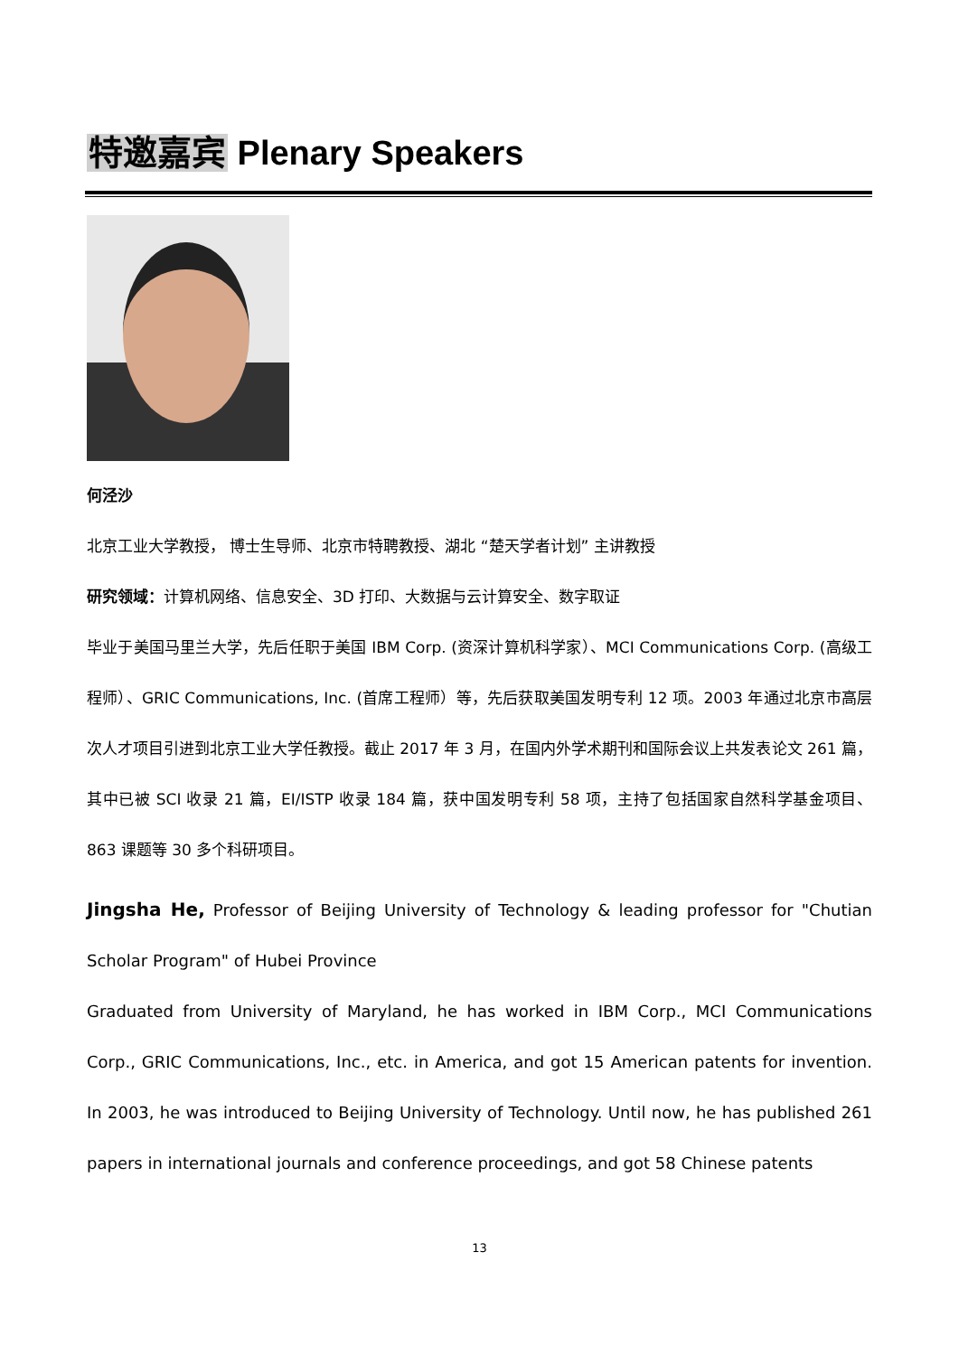特邀嘉宾 Plenary Speakers
何泾沙
北京工业大学教授， 博士生导师、北京市特聘教授、湖北 “楚天学者计划” 主讲教授
研究领域：计算机网络、信息安全、3D 打印、大数据与云计算安全、数字取证
毕业于美国马里兰大学，先后任职于美国 IBM Corp. (资深计算机科学家）、MCI Communications Corp. (高级工程师）、GRIC Communications, Inc. (首席工程师）等，先后获取美国发明专利 12 项。2003 年通过北京市高层次人才项目引进到北京工业大学任教授。截止 2017 年 3 月，在国内外学术期刊和国际会议上共发表论文 261 篇，其中已被 SCI 收录 21 篇，EI/ISTP 收录 184 篇，获中国发明专利 58 项，主持了包括国家自然科学基金项目、863 课题等 30 多个科研项目。
Jingsha He, Professor of Beijing University of Technology & leading professor for "Chutian Scholar Program" of Hubei Province
Graduated from University of Maryland, he has worked in IBM Corp., MCI Communications Corp., GRIC Communications, Inc., etc. in America, and got 15 American patents for invention. In 2003, he was introduced to Beijing University of Technology. Until now, he has published 261 papers in international journals and conference proceedings, and got 58 Chinese patents
13